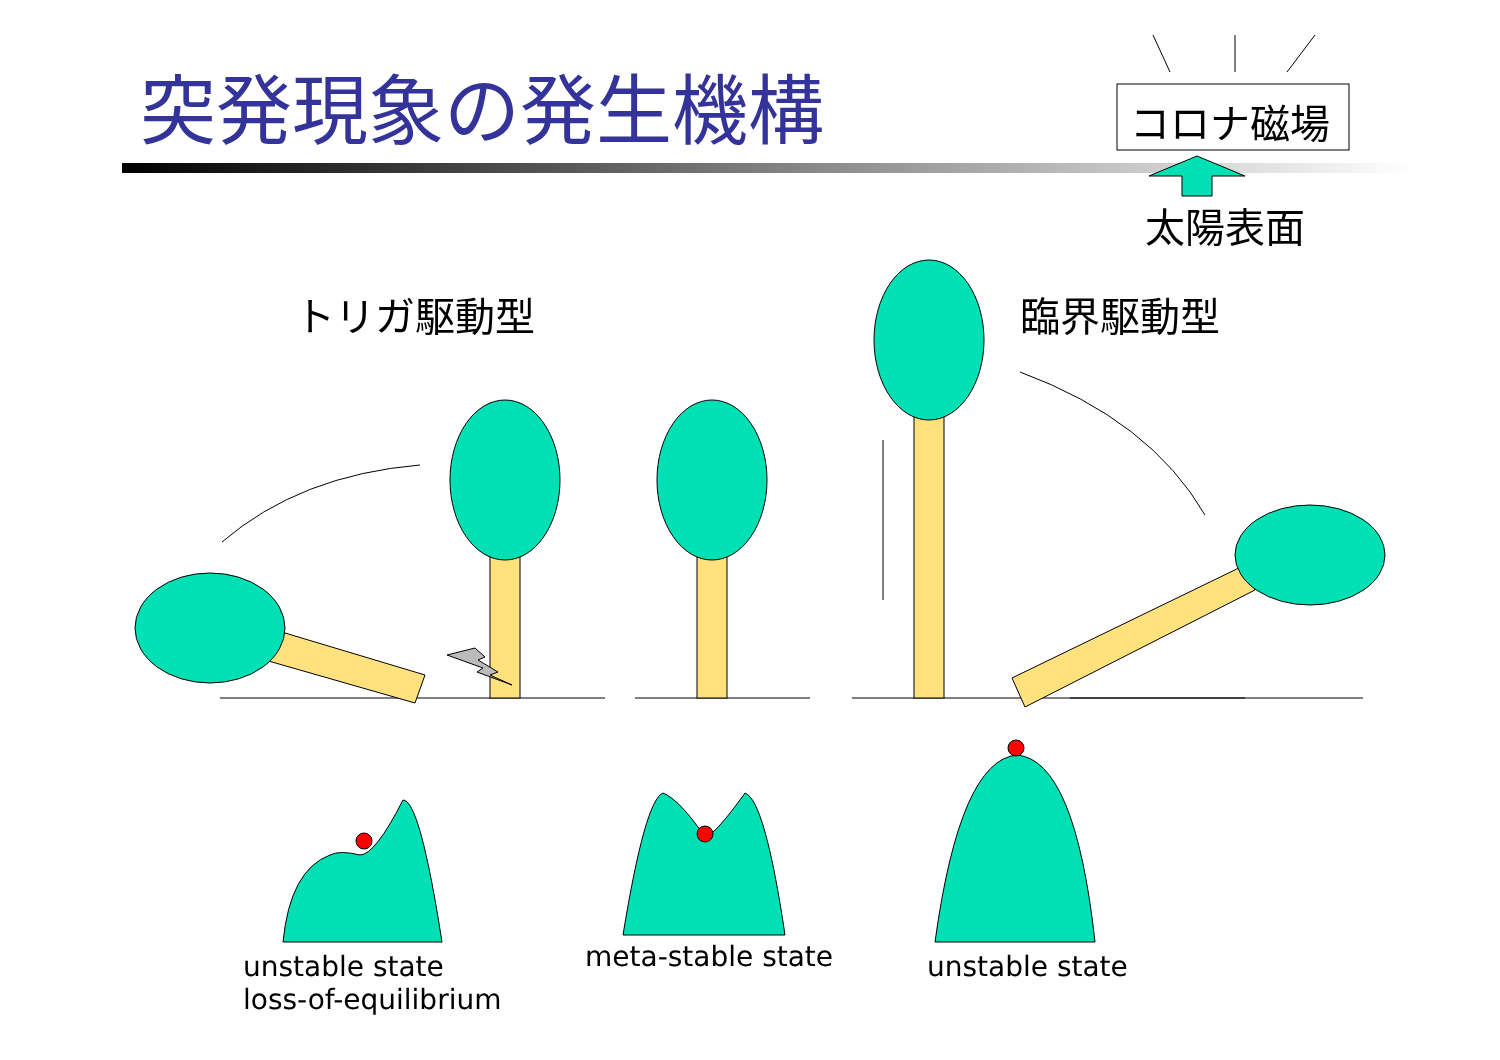突発現象の発生機構 コロナ磁場
太陽表面
トリガ駆動型 臨界駆動型
unstable state
loss-of-equilibrium
meta-stable state unstable state